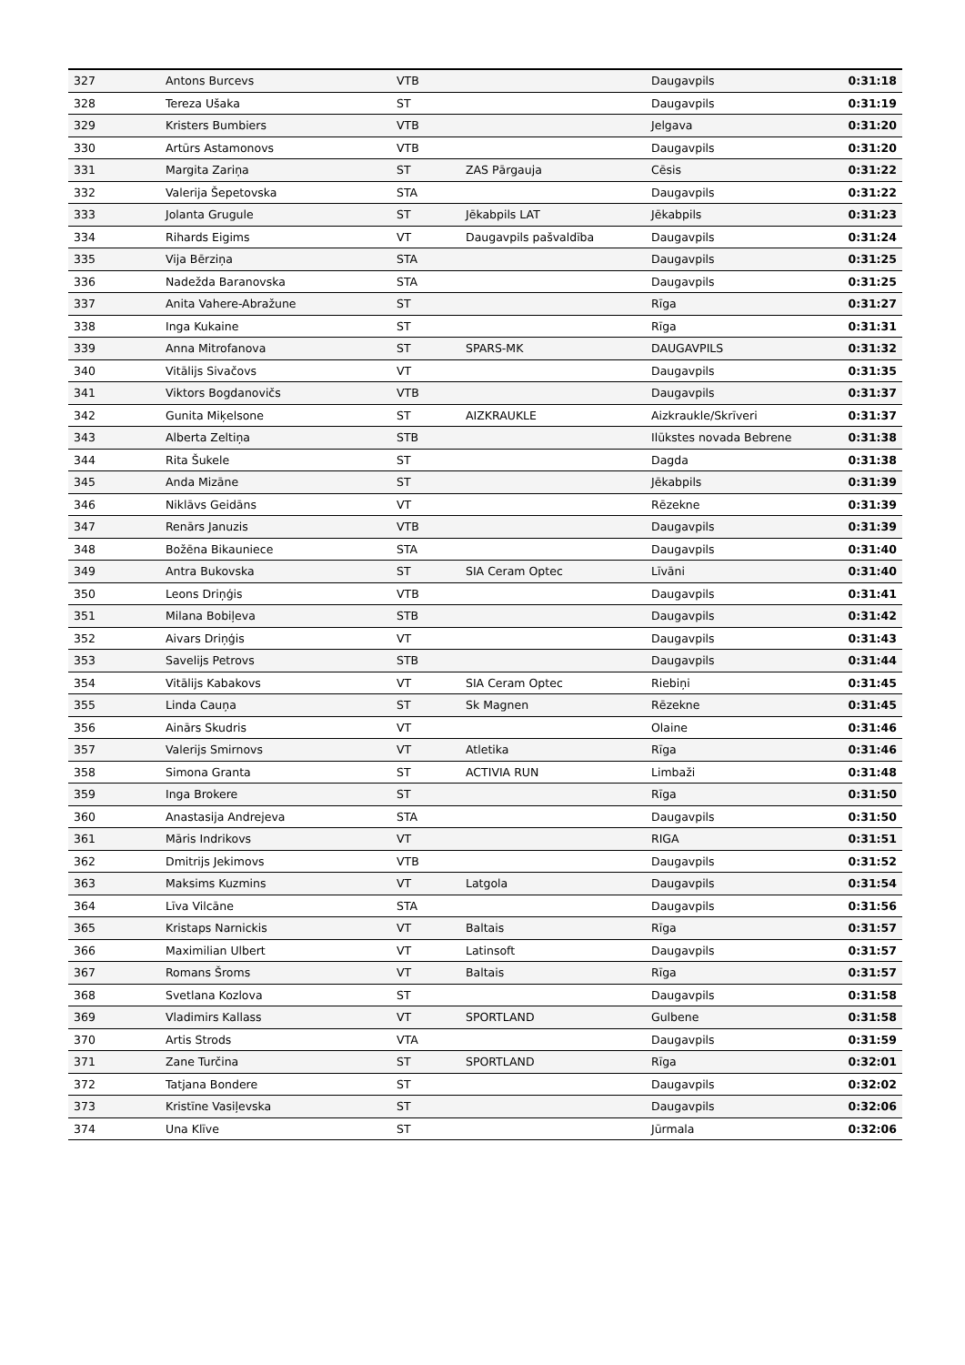| 327 | Antons Burcevs | VTB | | Daugavpils | 0:31:18 |
| 328 | Tereza Ušaka | ST | | Daugavpils | 0:31:19 |
| 329 | Kristers Bumbiers | VTB | | Jelgava | 0:31:20 |
| 330 | Artūrs Astamonovs | VTB | | Daugavpils | 0:31:20 |
| 331 | Margita Zariņa | ST | ZAS Pārgauja | Cēsis | 0:31:22 |
| 332 | Valerija Šepetovska | STA | | Daugavpils | 0:31:22 |
| 333 | Jolanta Grugule | ST | Jēkabpils LAT | Jēkabpils | 0:31:23 |
| 334 | Rihards Eigims | VT | Daugavpils pašvaldība | Daugavpils | 0:31:24 |
| 335 | Vija Bērziņa | STA | | Daugavpils | 0:31:25 |
| 336 | Nadežda Baranovska | STA | | Daugavpils | 0:31:25 |
| 337 | Anita Vahere-Abražune | ST | | Rīga | 0:31:27 |
| 338 | Inga Kukaine | ST | | Rīga | 0:31:31 |
| 339 | Anna Mitrofanova | ST | SPARS-MK | DAUGAVPILS | 0:31:32 |
| 340 | Vitālijs Sivačovs | VT | | Daugavpils | 0:31:35 |
| 341 | Viktors Bogdanovičs | VTB | | Daugavpils | 0:31:37 |
| 342 | Gunita Miķelsone | ST | AIZKRAUKLE | Aizkraukle/Skrīveri | 0:31:37 |
| 343 | Alberta Zeltiņa | STB | | Ilūkstes novada Bebrene | 0:31:38 |
| 344 | Rita Šukele | ST | | Dagda | 0:31:38 |
| 345 | Anda Mizāne | ST | | Jēkabpils | 0:31:39 |
| 346 | Niklāvs Geidāns | VT | | Rēzekne | 0:31:39 |
| 347 | Renārs Januzis | VTB | | Daugavpils | 0:31:39 |
| 348 | Božēna Bikauniece | STA | | Daugavpils | 0:31:40 |
| 349 | Antra Bukovska | ST | SIA Ceram Optec | Līvāni | 0:31:40 |
| 350 | Leons Driņģis | VTB | | Daugavpils | 0:31:41 |
| 351 | Milana Bobiļeva | STB | | Daugavpils | 0:31:42 |
| 352 | Aivars Driņģis | VT | | Daugavpils | 0:31:43 |
| 353 | Savelijs Petrovs | STB | | Daugavpils | 0:31:44 |
| 354 | Vitālijs Kabakovs | VT | SIA Ceram Optec | Riebiņi | 0:31:45 |
| 355 | Linda Cauņa | ST | Sk Magnen | Rēzekne | 0:31:45 |
| 356 | Ainārs Skudris | VT | | Olaine | 0:31:46 |
| 357 | Valerijs Smirnovs | VT | Atletika | Rīga | 0:31:46 |
| 358 | Simona Granta | ST | ACTIVIA RUN | Limbaži | 0:31:48 |
| 359 | Inga Brokere | ST | | Rīga | 0:31:50 |
| 360 | Anastasija Andrejeva | STA | | Daugavpils | 0:31:50 |
| 361 | Māris Indrikovs | VT | | RIGA | 0:31:51 |
| 362 | Dmitrijs Jekimovs | VTB | | Daugavpils | 0:31:52 |
| 363 | Maksims Kuzmins | VT | Latgola | Daugavpils | 0:31:54 |
| 364 | Līva Vilcāne | STA | | Daugavpils | 0:31:56 |
| 365 | Kristaps Narnickis | VT | Baltais | Rīga | 0:31:57 |
| 366 | Maximilian Ulbert | VT | Latinsoft | Daugavpils | 0:31:57 |
| 367 | Romans Šroms | VT | Baltais | Rīga | 0:31:57 |
| 368 | Svetlana Kozlova | ST | | Daugavpils | 0:31:58 |
| 369 | Vladimirs Kallass | VT | SPORTLAND | Gulbene | 0:31:58 |
| 370 | Artis Strods | VTA | | Daugavpils | 0:31:59 |
| 371 | Zane Turčina | ST | SPORTLAND | Rīga | 0:32:01 |
| 372 | Tatjana Bondere | ST | | Daugavpils | 0:32:02 |
| 373 | Kristīne Vasiļevska | ST | | Daugavpils | 0:32:06 |
| 374 | Una Klīve | ST | | Jūrmala | 0:32:06 |